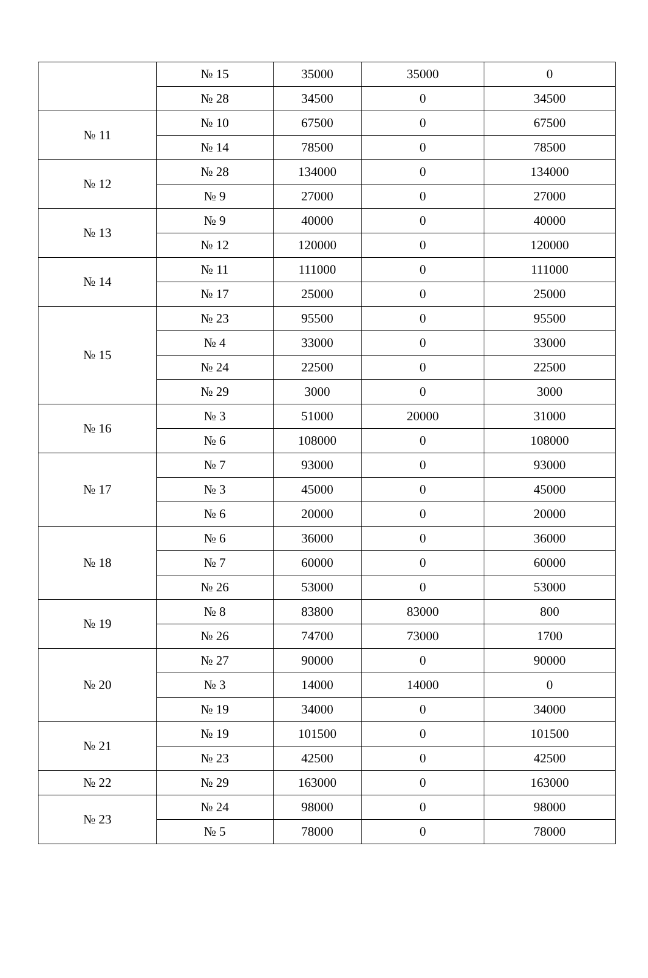| | № 15 | 35000 | 35000 | 0 |
| | № 28 | 34500 | 0 | 34500 |
| № 11 | № 10 | 67500 | 0 | 67500 |
| | № 14 | 78500 | 0 | 78500 |
| № 12 | № 28 | 134000 | 0 | 134000 |
| | № 9 | 27000 | 0 | 27000 |
| № 13 | № 9 | 40000 | 0 | 40000 |
| | № 12 | 120000 | 0 | 120000 |
| № 14 | № 11 | 111000 | 0 | 111000 |
| | № 17 | 25000 | 0 | 25000 |
| № 15 | № 23 | 95500 | 0 | 95500 |
| | № 4 | 33000 | 0 | 33000 |
| | № 24 | 22500 | 0 | 22500 |
| | № 29 | 3000 | 0 | 3000 |
| № 16 | № 3 | 51000 | 20000 | 31000 |
| | № 6 | 108000 | 0 | 108000 |
| № 17 | № 7 | 93000 | 0 | 93000 |
| | № 3 | 45000 | 0 | 45000 |
| | № 6 | 20000 | 0 | 20000 |
| № 18 | № 6 | 36000 | 0 | 36000 |
| | № 7 | 60000 | 0 | 60000 |
| | № 26 | 53000 | 0 | 53000 |
| № 19 | № 8 | 83800 | 83000 | 800 |
| | № 26 | 74700 | 73000 | 1700 |
| № 20 | № 27 | 90000 | 0 | 90000 |
| | № 3 | 14000 | 14000 | 0 |
| | № 19 | 34000 | 0 | 34000 |
| № 21 | № 19 | 101500 | 0 | 101500 |
| | № 23 | 42500 | 0 | 42500 |
| № 22 | № 29 | 163000 | 0 | 163000 |
| № 23 | № 24 | 98000 | 0 | 98000 |
| | № 5 | 78000 | 0 | 78000 |